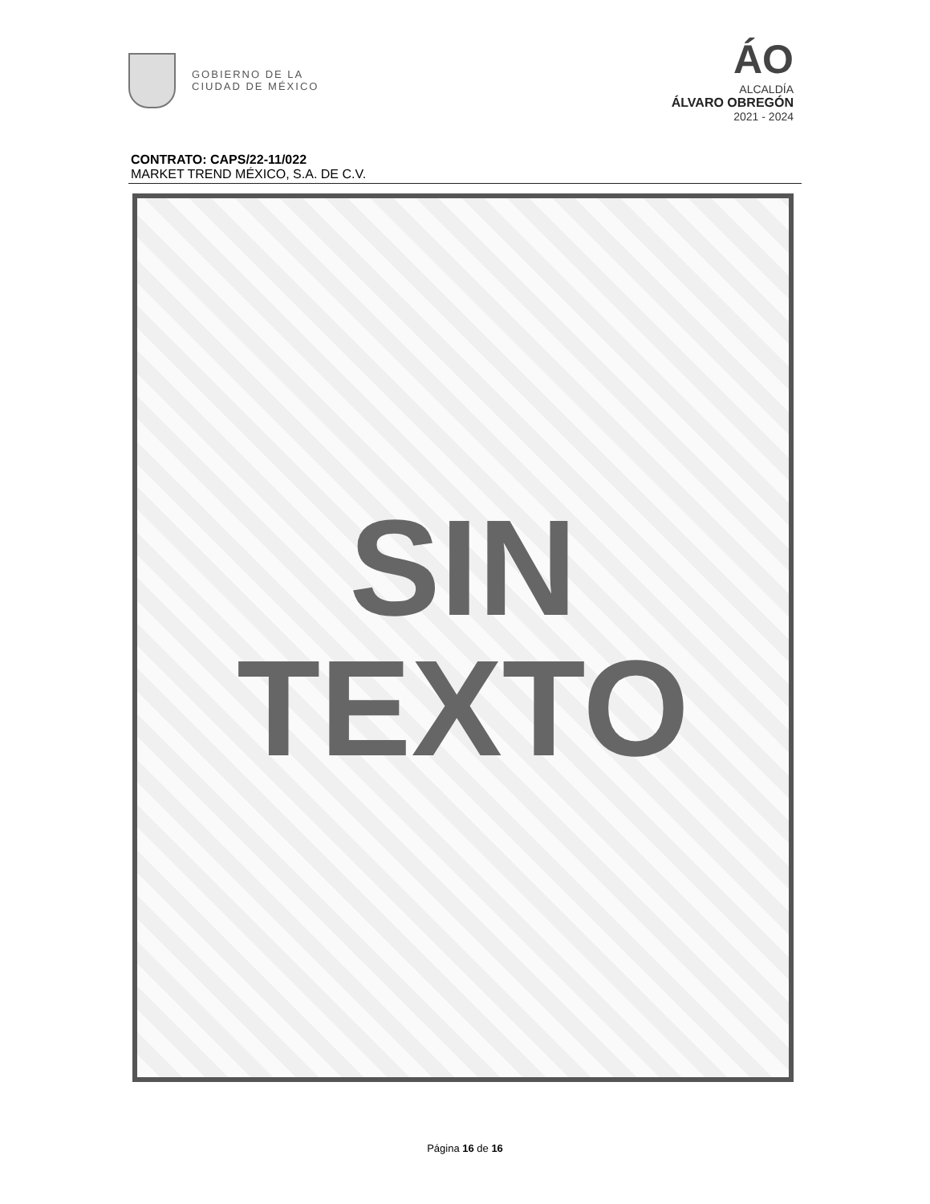GOBIERNO DE LA
CIUDAD DE MÉXICO
ÁO
ALCALDÍA
ÁLVARO OBREGÓN
2021 - 2024
CONTRATO: CAPS/22-11/022
MARKET TREND MÉXICO, S.A. DE C.V.
SIN
TEXTO
Página 16 de 16